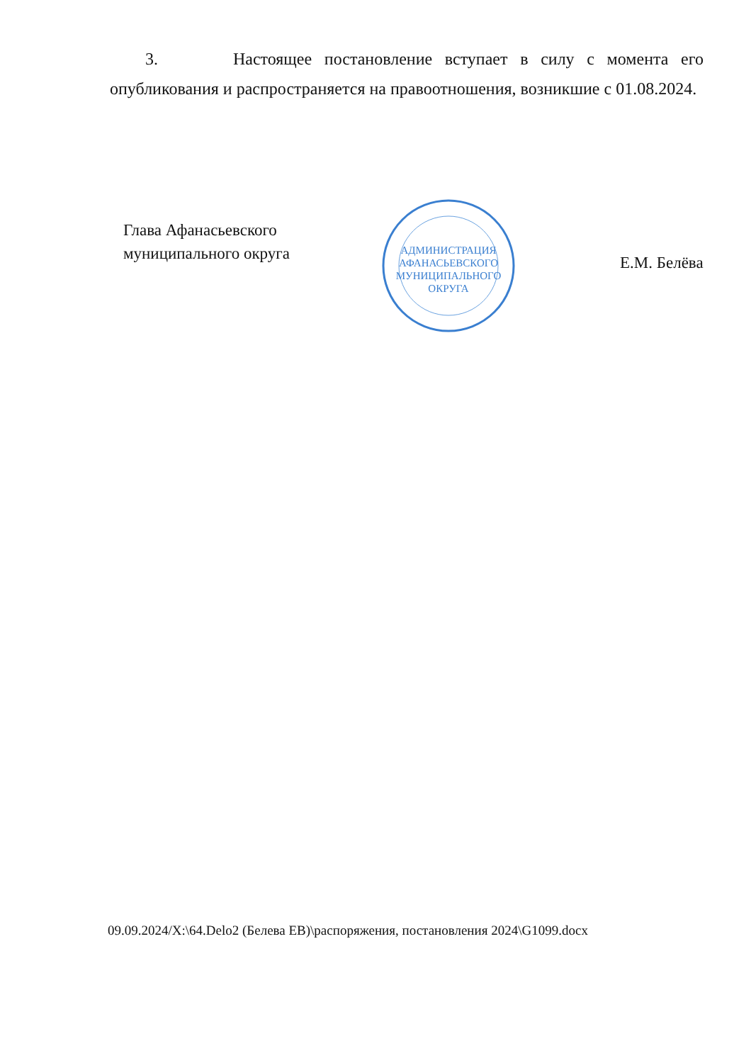3. Настоящее постановление вступает в силу с момента его опубликования и распространяется на правоотношения, возникшие с 01.08.2024.
Глава Афанасьевского
муниципального округа
АДМИНИСТРАЦИЯ
АФАНАСЬЕВСКОГО
МУНИЦИПАЛЬНОГО
ОКРУГА
Е.М. Белёва
09.09.2024/X:\64.Delo2 (Белева ЕВ)\распоряжения, постановления 2024\G1099.docx